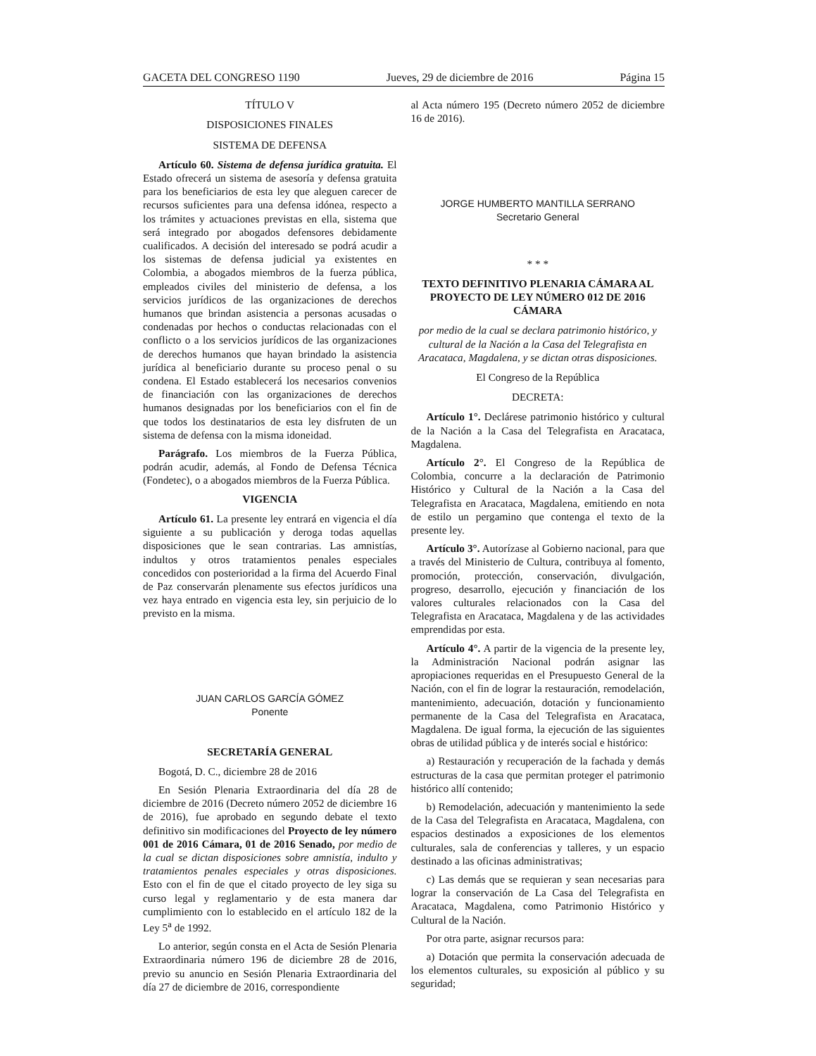GACETA DEL CONGRESO 1190 Jueves, 29 de diciembre de 2016 Página 15
TÍTULO V
DISPOSICIONES FINALES
SISTEMA DE DEFENSA
Artículo 60. Sistema de defensa jurídica gratuita. El Estado ofrecerá un sistema de asesoría y defensa gratuita para los beneficiarios de esta ley que aleguen carecer de recursos suficientes para una defensa idónea, respecto a los trámites y actuaciones previstas en ella, sistema que será integrado por abogados defensores debidamente cualificados. A decisión del interesado se podrá acudir a los sistemas de defensa judicial ya existentes en Colombia, a abogados miembros de la fuerza pública, empleados civiles del ministerio de defensa, a los servicios jurídicos de las organizaciones de derechos humanos que brindan asistencia a personas acusadas o condenadas por hechos o conductas relacionadas con el conflicto o a los servicios jurídicos de las organizaciones de derechos humanos que hayan brindado la asistencia jurídica al beneficiario durante su proceso penal o su condena. El Estado establecerá los necesarios convenios de financiación con las organizaciones de derechos humanos designadas por los beneficiarios con el fin de que todos los destinatarios de esta ley disfruten de un sistema de defensa con la misma idoneidad.
Parágrafo. Los miembros de la Fuerza Pública, podrán acudir, además, al Fondo de Defensa Técnica (Fondetec), o a abogados miembros de la Fuerza Pública.
VIGENCIA
Artículo 61. La presente ley entrará en vigencia el día siguiente a su publicación y deroga todas aquellas disposiciones que le sean contrarias. Las amnistías, indultos y otros tratamientos penales especiales concedidos con posterioridad a la firma del Acuerdo Final de Paz conservarán plenamente sus efectos jurídicos una vez haya entrado en vigencia esta ley, sin perjuicio de lo previsto en la misma.
JUAN CARLOS GARCÍA GÓMEZ
Ponente
SECRETARÍA GENERAL
Bogotá, D. C., diciembre 28 de 2016
En Sesión Plenaria Extraordinaria del día 28 de diciembre de 2016 (Decreto número 2052 de diciembre 16 de 2016), fue aprobado en segundo debate el texto definitivo sin modificaciones del Proyecto de ley número 001 de 2016 Cámara, 01 de 2016 Senado, por medio de la cual se dictan disposiciones sobre amnistía, indulto y tratamientos penales especiales y otras disposiciones. Esto con el fin de que el citado proyecto de ley siga su curso legal y reglamentario y de esta manera dar cumplimiento con lo establecido en el artículo 182 de la Ley 5<sup>a</sup> de 1992.
Lo anterior, según consta en el Acta de Sesión Plenaria Extraordinaria número 196 de diciembre 28 de 2016, previo su anuncio en Sesión Plenaria Extraordinaria del día 27 de diciembre de 2016, correspondiente
al Acta número 195 (Decreto número 2052 de diciembre 16 de 2016).
JORGE HUMBERTO MANTILLA SERRANO
Secretario General
* * *
TEXTO DEFINITIVO PLENARIA CÁMARA AL PROYECTO DE LEY NÚMERO 012 DE 2016 CÁMARA
por medio de la cual se declara patrimonio histórico, y cultural de la Nación a la Casa del Telegrafista en Aracataca, Magdalena, y se dictan otras disposiciones.
El Congreso de la República
DECRETA:
Artículo 1°. Declárese patrimonio histórico y cultural de la Nación a la Casa del Telegrafista en Aracataca, Magdalena.
Artículo 2°. El Congreso de la República de Colombia, concurre a la declaración de Patrimonio Histórico y Cultural de la Nación a la Casa del Telegrafista en Aracataca, Magdalena, emitiendo en nota de estilo un pergamino que contenga el texto de la presente ley.
Artículo 3°. Autorízase al Gobierno nacional, para que a través del Ministerio de Cultura, contribuya al fomento, promoción, protección, conservación, divulgación, progreso, desarrollo, ejecución y financiación de los valores culturales relacionados con la Casa del Telegrafista en Aracataca, Magdalena y de las actividades emprendidas por esta.
Artículo 4°. A partir de la vigencia de la presente ley, la Administración Nacional podrán asignar las apropiaciones requeridas en el Presupuesto General de la Nación, con el fin de lograr la restauración, remodelación, mantenimiento, adecuación, dotación y funcionamiento permanente de la Casa del Telegrafista en Aracataca, Magdalena. De igual forma, la ejecución de las siguientes obras de utilidad pública y de interés social e histórico:
a) Restauración y recuperación de la fachada y demás estructuras de la casa que permitan proteger el patrimonio histórico allí contenido;
b) Remodelación, adecuación y mantenimiento la sede de la Casa del Telegrafista en Aracataca, Magdalena, con espacios destinados a exposiciones de los elementos culturales, sala de conferencias y talleres, y un espacio destinado a las oficinas administrativas;
c) Las demás que se requieran y sean necesarias para lograr la conservación de La Casa del Telegrafista en Aracataca, Magdalena, como Patrimonio Histórico y Cultural de la Nación.
Por otra parte, asignar recursos para:
a) Dotación que permita la conservación adecuada de los elementos culturales, su exposición al público y su seguridad;